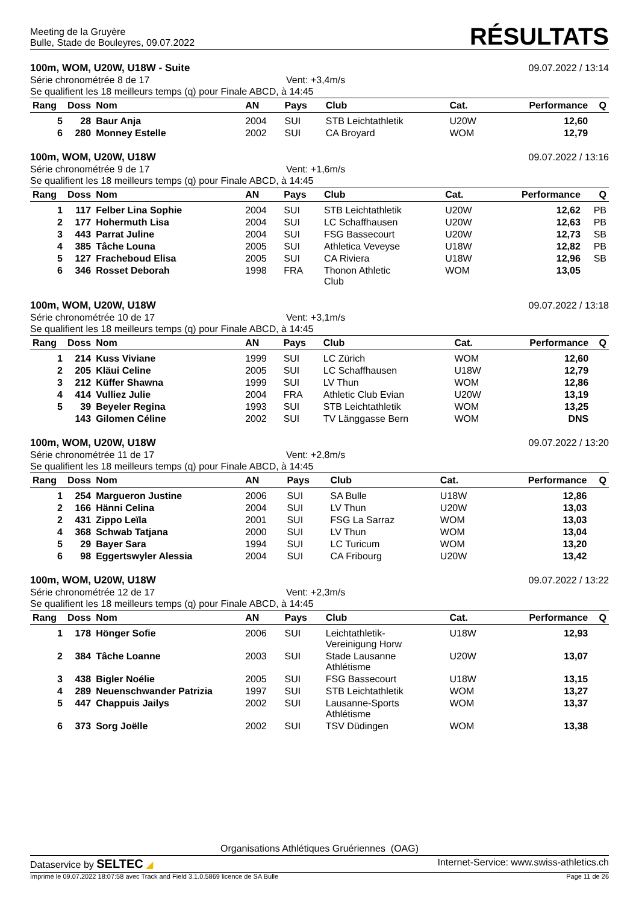Meeting de la Gruyère
Bulle, Stade de Bouleyres, 09.07.2022
RÉSULTATS
100m, WOM, U20W, U18W - Suite 09.07.2022 / 13:14
Série chronométrée 8 de 17 Vent: +3,4m/s
Se qualifient les 18 meilleurs temps (q) pour Finale ABCD, à 14:45
| Rang | Doss | Nom | AN | Pays | Club | Cat. | Performance | Q |
| --- | --- | --- | --- | --- | --- | --- | --- | --- |
| 5 | 28 | Baur Anja | 2004 | SUI | STB Leichtathletik | U20W | 12,60 | |
| 6 | 280 | Monney Estelle | 2002 | SUI | CA Broyard | WOM | 12,79 | |
100m, WOM, U20W, U18W 09.07.2022 / 13:16
Série chronométrée 9 de 17 Vent: +1,6m/s
Se qualifient les 18 meilleurs temps (q) pour Finale ABCD, à 14:45
| Rang | Doss | Nom | AN | Pays | Club | Cat. | Performance | Q |
| --- | --- | --- | --- | --- | --- | --- | --- | --- |
| 1 | 117 | Felber Lina Sophie | 2004 | SUI | STB Leichtathletik | U20W | 12,62 | PB |
| 2 | 177 | Hohermuth Lisa | 2004 | SUI | LC Schaffhausen | U20W | 12,63 | PB |
| 3 | 443 | Parrat Juline | 2004 | SUI | FSG Bassecourt | U20W | 12,73 | SB |
| 4 | 385 | Tâche Louna | 2005 | SUI | Athletica Veveyse | U18W | 12,82 | PB |
| 5 | 127 | Fracheboud Elisa | 2005 | SUI | CA Riviera | U18W | 12,96 | SB |
| 6 | 346 | Rosset Deborah | 1998 | FRA | Thonon Athletic Club | WOM | 13,05 | |
100m, WOM, U20W, U18W 09.07.2022 / 13:18
Série chronométrée 10 de 17 Vent: +3,1m/s
Se qualifient les 18 meilleurs temps (q) pour Finale ABCD, à 14:45
| Rang | Doss | Nom | AN | Pays | Club | Cat. | Performance | Q |
| --- | --- | --- | --- | --- | --- | --- | --- | --- |
| 1 | 214 | Kuss Viviane | 1999 | SUI | LC Zürich | WOM | 12,60 | |
| 2 | 205 | Kläui Celine | 2005 | SUI | LC Schaffhausen | U18W | 12,79 | |
| 3 | 212 | Küffer Shawna | 1999 | SUI | LV Thun | WOM | 12,86 | |
| 4 | 414 | Vulliez Julie | 2004 | FRA | Athletic Club Evian | U20W | 13,19 | |
| 5 | 39 | Beyeler Regina | 1993 | SUI | STB Leichtathletik | WOM | 13,25 | |
| | 143 | Gilomen Céline | 2002 | SUI | TV Länggasse Bern | WOM | DNS | |
100m, WOM, U20W, U18W 09.07.2022 / 13:20
Série chronométrée 11 de 17 Vent: +2,8m/s
Se qualifient les 18 meilleurs temps (q) pour Finale ABCD, à 14:45
| Rang | Doss | Nom | AN | Pays | Club | Cat. | Performance | Q |
| --- | --- | --- | --- | --- | --- | --- | --- | --- |
| 1 | 254 | Margueron Justine | 2006 | SUI | SA Bulle | U18W | 12,86 | |
| 2 | 166 | Hänni Celina | 2004 | SUI | LV Thun | U20W | 13,03 | |
| 2 | 431 | Zippo Leïla | 2001 | SUI | FSG La Sarraz | WOM | 13,03 | |
| 4 | 368 | Schwab Tatjana | 2000 | SUI | LV Thun | WOM | 13,04 | |
| 5 | 29 | Bayer Sara | 1994 | SUI | LC Turicum | WOM | 13,20 | |
| 6 | 98 | Eggertswyler Alessia | 2004 | SUI | CA Fribourg | U20W | 13,42 | |
100m, WOM, U20W, U18W 09.07.2022 / 13:22
Série chronométrée 12 de 17 Vent: +2,3m/s
Se qualifient les 18 meilleurs temps (q) pour Finale ABCD, à 14:45
| Rang | Doss | Nom | AN | Pays | Club | Cat. | Performance | Q |
| --- | --- | --- | --- | --- | --- | --- | --- | --- |
| 1 | 178 | Hönger Sofie | 2006 | SUI | Leichtathletik- Vereinigung Horw | U18W | 12,93 | |
| 2 | 384 | Tâche Loanne | 2003 | SUI | Stade Lausanne Athlétisme | U20W | 13,07 | |
| 3 | 438 | Bigler Noélie | 2005 | SUI | FSG Bassecourt | U18W | 13,15 | |
| 4 | 289 | Neuenschwander Patrizia | 1997 | SUI | STB Leichtathletik | WOM | 13,27 | |
| 5 | 447 | Chappuis Jailys | 2002 | SUI | Lausanne-Sports Athlétisme | WOM | 13,37 | |
| 6 | 373 | Sorg Joëlle | 2002 | SUI | TSV Düdingen | WOM | 13,38 | |
Organisations Athlétiques Gruériennes (OAG)
Dataservice by SELTEC ◢ Internet-Service: www.swiss-athletics.ch
Imprimé le 09.07.2022 18:07:58 avec Track and Field 3.1.0.5869 licence de SA Bulle Page 11 de 26